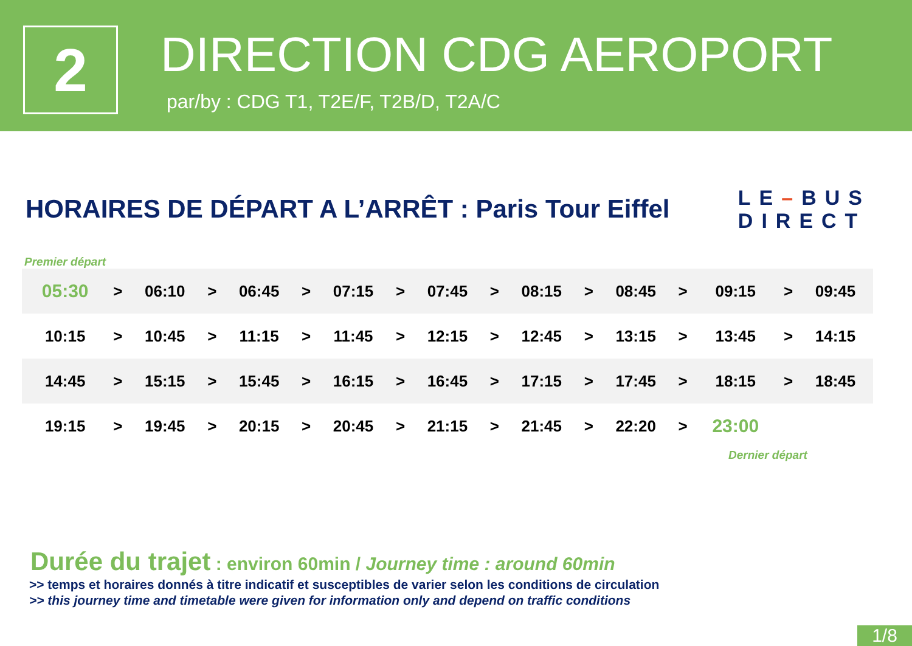2
DIRECTION CDG AEROPORT
par/by : CDG T1, T2E/F, T2B/D, T2A/C
HORAIRES DE DÉPART A L’ARRÊT : Paris Tour Eiffel
LE–BUS
DIRECT
Premier départ
| 05:30 | > | 06:10 | > | 06:45 | > | 07:15 | > | 07:45 | > | 08:15 | > | 08:45 | > | 09:15 | > | 09:45 |
| 10:15 | > | 10:45 | > | 11:15 | > | 11:45 | > | 12:15 | > | 12:45 | > | 13:15 | > | 13:45 | > | 14:15 |
| 14:45 | > | 15:15 | > | 15:45 | > | 16:15 | > | 16:45 | > | 17:15 | > | 17:45 | > | 18:15 | > | 18:45 |
| 19:15 | > | 19:45 | > | 20:15 | > | 20:45 | > | 21:15 | > | 21:45 | > | 22:20 | > | 23:00 | | |
Dernier départ
Durée du trajet : environ 60min / Journey time : around 60min
>> temps et horaires donnés à titre indicatif et susceptibles de varier selon les conditions de circulation
>> this journey time and timetable were given for information only and depend on traffic conditions
1/8